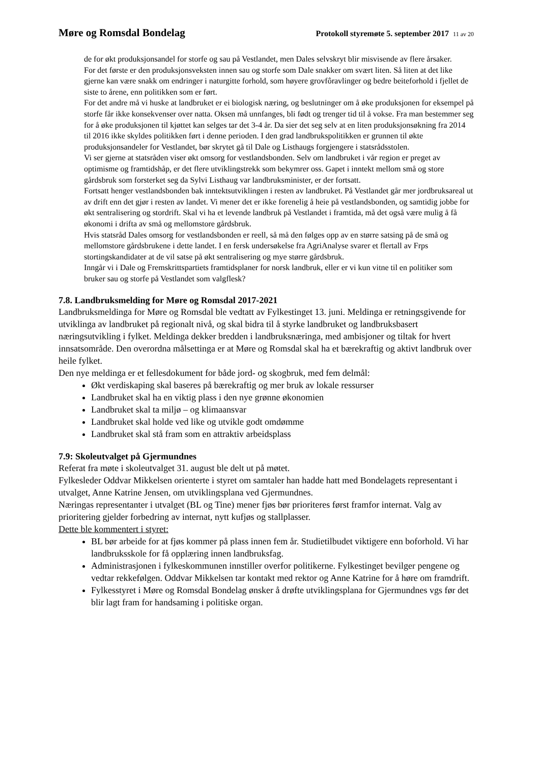Møre og Romsdal Bondelag
Protokoll styremøte 5. september 2017 11 av 20
de for økt produksjonsandel for storfe og sau på Vestlandet, men Dales selvskryt blir misvisende av flere årsaker.
For det første er den produksjonsveksten innen sau og storfe som Dale snakker om svært liten. Så liten at det like gjerne kan være snakk om endringer i naturgitte forhold, som høyere grovfôravlinger og bedre beiteforhold i fjellet de siste to årene, enn politikken som er ført.
For det andre må vi huske at landbruket er ei biologisk næring, og beslutninger om å øke produksjonen for eksempel på storfe får ikke konsekvenser over natta. Oksen må unnfanges, bli født og trenger tid til å vokse. Fra man bestemmer seg for å øke produksjonen til kjøttet kan selges tar det 3-4 år. Da sier det seg selv at en liten produksjonsøkning fra 2014 til 2016 ikke skyldes politikken ført i denne perioden. I den grad landbrukspolitikken er grunnen til økte produksjonsandeler for Vestlandet, bør skrytet gå til Dale og Listhaugs forgjengere i statsrådsstolen.
Vi ser gjerne at statsråden viser økt omsorg for vestlandsbonden. Selv om landbruket i vår region er preget av optimisme og framtidshåp, er det flere utviklingstrekk som bekymrer oss. Gapet i inntekt mellom små og store gårdsbruk som forsterket seg da Sylvi Listhaug var landbruksminister, er der fortsatt.
Fortsatt henger vestlandsbonden bak inntektsutviklingen i resten av landbruket. På Vestlandet går mer jordbruksareal ut av drift enn det gjør i resten av landet. Vi mener det er ikke forenelig å heie på vestlandsbonden, og samtidig jobbe for økt sentralisering og stordrift. Skal vi ha et levende landbruk på Vestlandet i framtida, må det også være mulig å få økonomi i drifta av små og mellomstore gårdsbruk.
Hvis statsråd Dales omsorg for vestlandsbonden er reell, så må den følges opp av en større satsing på de små og mellomstore gårdsbrukene i dette landet. I en fersk undersøkelse fra AgriAnalyse svarer et flertall av Frps stortingskandidater at de vil satse på økt sentralisering og mye større gårdsbruk.
Inngår vi i Dale og Fremskrittspartiets framtidsplaner for norsk landbruk, eller er vi kun vitne til en politiker som bruker sau og storfe på Vestlandet som valgflesk?
7.8. Landbruksmelding for Møre og Romsdal 2017-2021
Landbruksmeldinga for Møre og Romsdal ble vedtatt av Fylkestinget 13. juni. Meldinga er retningsgivende for utviklinga av landbruket på regionalt nivå, og skal bidra til å styrke landbruket og landbruksbasert næringsutvikling i fylket. Meldinga dekker bredden i landbruksnæringa, med ambisjoner og tiltak for hvert innsatsområde. Den overordna målsettinga er at Møre og Romsdal skal ha et bærekraftig og aktivt landbruk over heile fylket.
Den nye meldinga er et fellesdokument for både jord- og skogbruk, med fem delmål:
Økt verdiskaping skal baseres på bærekraftig og mer bruk av lokale ressurser
Landbruket skal ha en viktig plass i den nye grønne økonomien
Landbruket skal ta miljø – og klimaansvar
Landbruket skal holde ved like og utvikle godt omdømme
Landbruket skal stå fram som en attraktiv arbeidsplass
7.9: Skoleutvalget på Gjermundnes
Referat fra møte i skoleutvalget 31. august ble delt ut på møtet.
Fylkesleder Oddvar Mikkelsen orienterte i styret om samtaler han hadde hatt med Bondelagets representant i utvalget, Anne Katrine Jensen, om utviklingsplana ved Gjermundnes.
Næringas representanter i utvalget (BL og Tine) mener fjøs bør prioriteres først framfor internat. Valg av prioritering gjelder forbedring av internat, nytt kufjøs og stallplasser.
Dette ble kommentert i styret:
BL bør arbeide for at fjøs kommer på plass innen fem år. Studietilbudet viktigere enn boforhold. Vi har landbruksskole for få opplæring innen landbruksfag.
Administrasjonen i fylkeskommunen innstiller overfor politikerne. Fylkestinget bevilger pengene og vedtar rekkefølgen. Oddvar Mikkelsen tar kontakt med rektor og Anne Katrine for å høre om framdrift.
Fylkesstyret i Møre og Romsdal Bondelag ønsker å drøfte utviklingsplana for Gjermundnes vgs før det blir lagt fram for handsaming i politiske organ.